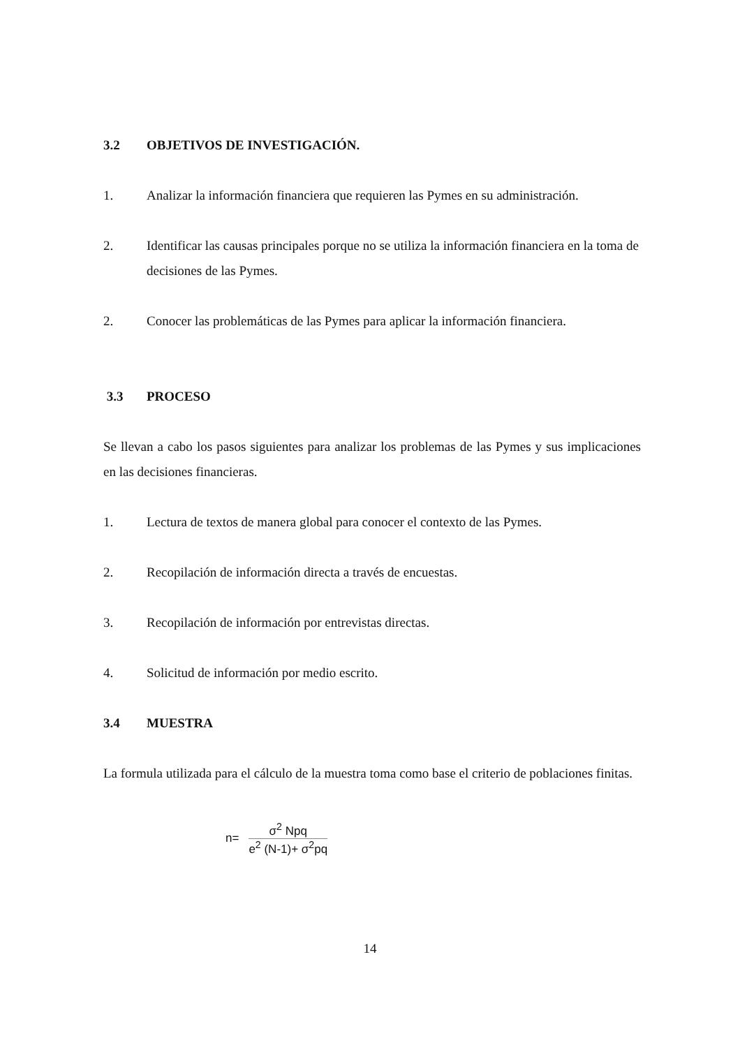3.2 OBJETIVOS DE INVESTIGACIÓN.
1. Analizar la información financiera que requieren las Pymes en su administración.
2. Identificar las causas principales porque no se utiliza la información financiera en la toma de decisiones de las Pymes.
2. Conocer las problemáticas de las Pymes para aplicar la información financiera.
3.3 PROCESO
Se llevan a cabo los pasos siguientes para analizar los problemas de las Pymes y sus implicaciones en las decisiones financieras.
1. Lectura de textos de manera global para conocer el contexto de las Pymes.
2. Recopilación de información directa a través de encuestas.
3. Recopilación de información por entrevistas directas.
4. Solicitud de información por medio escrito.
3.4 MUESTRA
La formula utilizada para el cálculo de la muestra toma como base el criterio de poblaciones finitas.
n=
σ<sup>2</sup> Npq
e<sup>2</sup> (N-1)+ σ<sup>2</sup>pq
14